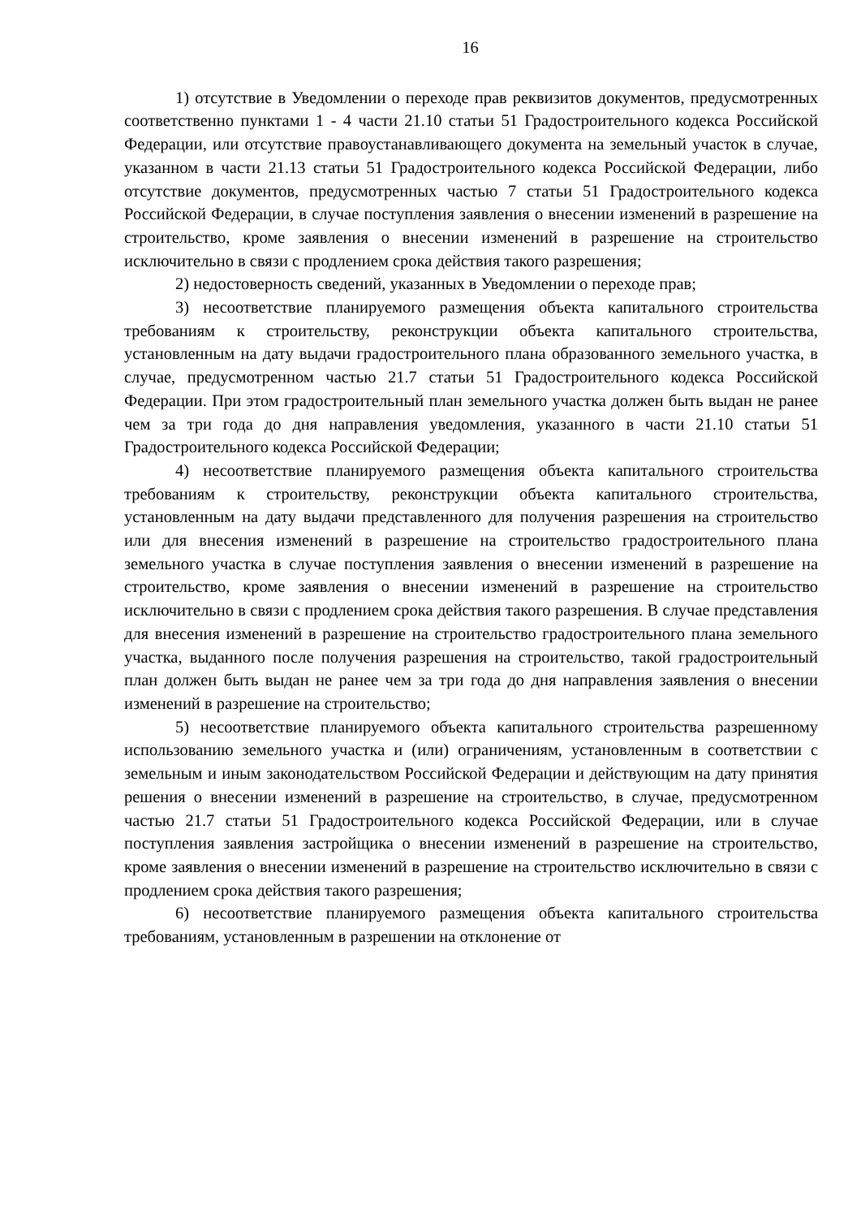16
1) отсутствие в Уведомлении о переходе прав реквизитов документов, предусмотренных соответственно пунктами 1 - 4 части 21.10 статьи 51 Градостроительного кодекса Российской Федерации, или отсутствие правоустанавливающего документа на земельный участок в случае, указанном в части 21.13 статьи 51 Градостроительного кодекса Российской Федерации, либо отсутствие документов, предусмотренных частью 7 статьи 51 Градостроительного кодекса Российской Федерации, в случае поступления заявления о внесении изменений в разрешение на строительство, кроме заявления о внесении изменений в разрешение на строительство исключительно в связи с продлением срока действия такого разрешения;
2) недостоверность сведений, указанных в Уведомлении о переходе прав;
3) несоответствие планируемого размещения объекта капитального строительства требованиям к строительству, реконструкции объекта капитального строительства, установленным на дату выдачи градостроительного плана образованного земельного участка, в случае, предусмотренном частью 21.7 статьи 51 Градостроительного кодекса Российской Федерации. При этом градостроительный план земельного участка должен быть выдан не ранее чем за три года до дня направления уведомления, указанного в части 21.10 статьи 51 Градостроительного кодекса Российской Федерации;
4) несоответствие планируемого размещения объекта капитального строительства требованиям к строительству, реконструкции объекта капитального строительства, установленным на дату выдачи представленного для получения разрешения на строительство или для внесения изменений в разрешение на строительство градостроительного плана земельного участка в случае поступления заявления о внесении изменений в разрешение на строительство, кроме заявления о внесении изменений в разрешение на строительство исключительно в связи с продлением срока действия такого разрешения. В случае представления для внесения изменений в разрешение на строительство градостроительного плана земельного участка, выданного после получения разрешения на строительство, такой градостроительный план должен быть выдан не ранее чем за три года до дня направления заявления о внесении изменений в разрешение на строительство;
5) несоответствие планируемого объекта капитального строительства разрешенному использованию земельного участка и (или) ограничениям, установленным в соответствии с земельным и иным законодательством Российской Федерации и действующим на дату принятия решения о внесении изменений в разрешение на строительство, в случае, предусмотренном частью 21.7 статьи 51 Градостроительного кодекса Российской Федерации, или в случае поступления заявления застройщика о внесении изменений в разрешение на строительство, кроме заявления о внесении изменений в разрешение на строительство исключительно в связи с продлением срока действия такого разрешения;
6) несоответствие планируемого размещения объекта капитального строительства требованиям, установленным в разрешении на отклонение от